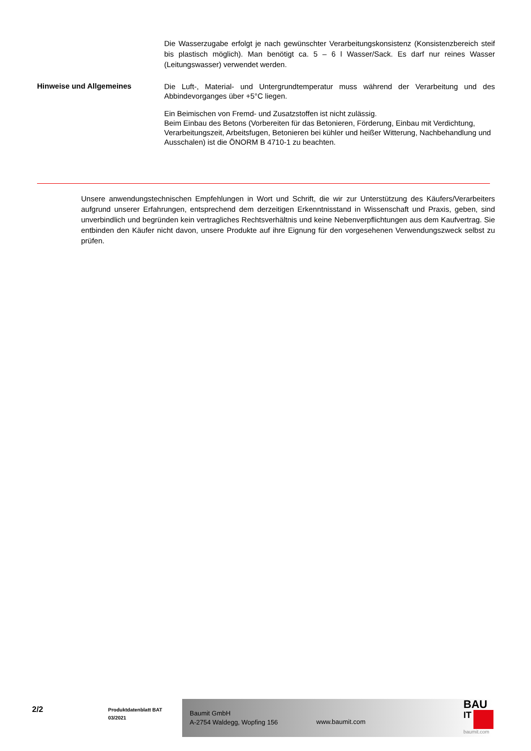Die Wasserzugabe erfolgt je nach gewünschter Verarbeitungskonsistenz (Konsistenzbereich steif bis plastisch möglich). Man benötigt ca. 5 – 6 l Wasser/Sack. Es darf nur reines Wasser (Leitungswasser) verwendet werden.
Hinweise und Allgemeines
Die Luft-, Material- und Untergrundtemperatur muss während der Verarbeitung und des Abbindevorganges über +5°C liegen.
Ein Beimischen von Fremd- und Zusatzstoffen ist nicht zulässig.
Beim Einbau des Betons (Vorbereiten für das Betonieren, Förderung, Einbau mit Verdichtung, Verarbeitungszeit, Arbeitsfugen, Betonieren bei kühler und heißer Witterung, Nachbehandlung und Ausschalen) ist die ÖNORM B 4710-1 zu beachten.
Unsere anwendungstechnischen Empfehlungen in Wort und Schrift, die wir zur Unterstützung des Käufers/Verarbeiters aufgrund unserer Erfahrungen, entsprechend dem derzeitigen Erkenntnisstand in Wissenschaft und Praxis, geben, sind unverbindlich und begründen kein vertragliches Rechtsverhältnis und keine Nebenverpflichtungen aus dem Kaufvertrag. Sie entbinden den Käufer nicht davon, unsere Produkte auf ihre Eignung für den vorgesehenen Verwendungszweck selbst zu prüfen.
2/2
Produktdatenblatt BAT
03/2021
Baumit GmbH
A-2754 Waldegg, Wopfing 156
www.baumit.com
BAU
IT
baumit.com